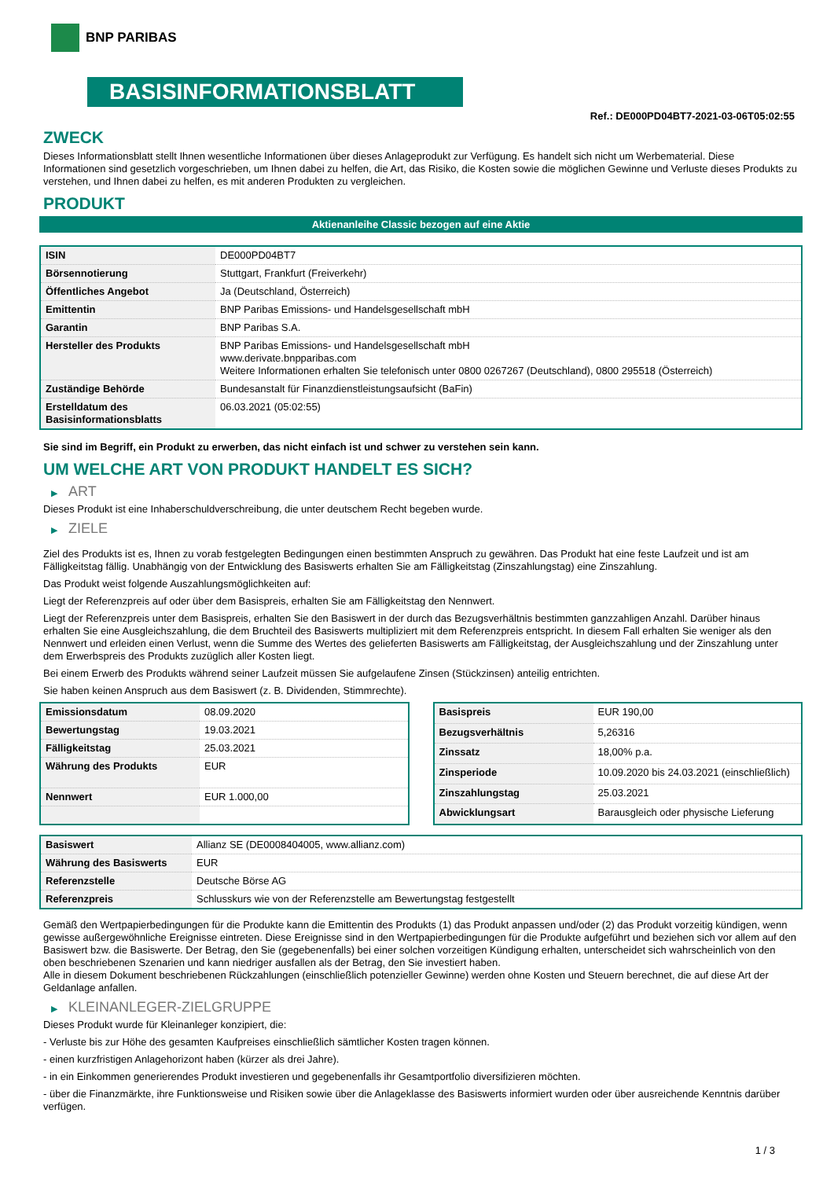BNP PARIBAS
BASISINFORMATIONSBLATT
Ref.: DE000PD04BT7-2021-03-06T05:02:55
ZWECK
Dieses Informationsblatt stellt Ihnen wesentliche Informationen über dieses Anlageprodukt zur Verfügung. Es handelt sich nicht um Werbematerial. Diese Informationen sind gesetzlich vorgeschrieben, um Ihnen dabei zu helfen, die Art, das Risiko, die Kosten sowie die möglichen Gewinne und Verluste dieses Produkts zu verstehen, und Ihnen dabei zu helfen, es mit anderen Produkten zu vergleichen.
PRODUKT
Aktienanleihe Classic bezogen auf eine Aktie
| ISIN | DE000PD04BT7 |
| Börsennotierung | Stuttgart, Frankfurt (Freiverkehr) |
| Öffentliches Angebot | Ja (Deutschland, Österreich) |
| Emittentin | BNP Paribas Emissions- und Handelsgesellschaft mbH |
| Garantin | BNP Paribas S.A. |
| Hersteller des Produkts | BNP Paribas Emissions- und Handelsgesellschaft mbH www.derivate.bnpparibas.com Weitere Informationen erhalten Sie telefonisch unter 0800 0267267 (Deutschland), 0800 295518 (Österreich) |
| Zuständige Behörde | Bundesanstalt für Finanzdienstleistungsaufsicht (BaFin) |
| Erstelldatum des Basisinformationsblatts | 06.03.2021 (05:02:55) |
Sie sind im Begriff, ein Produkt zu erwerben, das nicht einfach ist und schwer zu verstehen sein kann.
UM WELCHE ART VON PRODUKT HANDELT ES SICH?
▶ ART
Dieses Produkt ist eine Inhaberschuldverschreibung, die unter deutschem Recht begeben wurde.
▶ ZIELE
Ziel des Produkts ist es, Ihnen zu vorab festgelegten Bedingungen einen bestimmten Anspruch zu gewähren. Das Produkt hat eine feste Laufzeit und ist am Fälligkeitstag fällig. Unabhängig von der Entwicklung des Basiswerts erhalten Sie am Fälligkeitstag (Zinszahlungstag) eine Zinszahlung.
Das Produkt weist folgende Auszahlungsmöglichkeiten auf:
Liegt der Referenzpreis auf oder über dem Basispreis, erhalten Sie am Fälligkeitstag den Nennwert.
Liegt der Referenzpreis unter dem Basispreis, erhalten Sie den Basiswert in der durch das Bezugsverhältnis bestimmten ganzzahligen Anzahl. Darüber hinaus erhalten Sie eine Ausgleichszahlung, die dem Bruchteil des Basiswerts multipliziert mit dem Referenzpreis entspricht. In diesem Fall erhalten Sie weniger als den Nennwert und erleiden einen Verlust, wenn die Summe des Wertes des gelieferten Basiswerts am Fälligkeitstag, der Ausgleichszahlung und der Zinszahlung unter dem Erwerbspreis des Produkts zuzüglich aller Kosten liegt.
Bei einem Erwerb des Produkts während seiner Laufzeit müssen Sie aufgelaufene Zinsen (Stückzinsen) anteilig entrichten.
Sie haben keinen Anspruch aus dem Basiswert (z. B. Dividenden, Stimmrechte).
| Emissionsdatum | 08.09.2020 |
| Bewertungstag | 19.03.2021 |
| Fälligkeitstag | 25.03.2021 |
| Währung des Produkts | EUR |
| Nennwert | EUR 1.000,00 |
| Basispreis | EUR 190,00 |
| Bezugsverhältnis | 5,26316 |
| Zinssatz | 18,00% p.a. |
| Zinsperiode | 10.09.2020 bis 24.03.2021 (einschließlich) |
| Zinszahlungstag | 25.03.2021 |
| Abwicklungsart | Barausgleich oder physische Lieferung |
| Basiswert | Allianz SE (DE0008404005, www.allianz.com) |
| Währung des Basiswerts | EUR |
| Referenzstelle | Deutsche Börse AG |
| Referenzpreis | Schlusskurs wie von der Referenzstelle am Bewertungstag festgestellt |
Gemäß den Wertpapierbedingungen für die Produkte kann die Emittentin des Produkts (1) das Produkt anpassen und/oder (2) das Produkt vorzeitig kündigen, wenn gewisse außergewöhnliche Ereignisse eintreten. Diese Ereignisse sind in den Wertpapierbedingungen für die Produkte aufgeführt und beziehen sich vor allem auf den Basiswert bzw. die Basiswerte. Der Betrag, den Sie (gegebenenfalls) bei einer solchen vorzeitigen Kündigung erhalten, unterscheidet sich wahrscheinlich von den oben beschriebenen Szenarien und kann niedriger ausfallen als der Betrag, den Sie investiert haben.
Alle in diesem Dokument beschriebenen Rückzahlungen (einschließlich potenzieller Gewinne) werden ohne Kosten und Steuern berechnet, die auf diese Art der Geldanlage anfallen.
▶ KLEINANLEGER-ZIELGRUPPE
Dieses Produkt wurde für Kleinanleger konzipiert, die:
- Verluste bis zur Höhe des gesamten Kaufpreises einschließlich sämtlicher Kosten tragen können.
- einen kurzfristigen Anlagehorizont haben (kürzer als drei Jahre).
- in ein Einkommen generierendes Produkt investieren und gegebenenfalls ihr Gesamtportfolio diversifizieren möchten.
- über die Finanzmärkte, ihre Funktionsweise und Risiken sowie über die Anlageklasse des Basiswerts informiert wurden oder über ausreichende Kenntnis darüber verfügen.
1 / 3